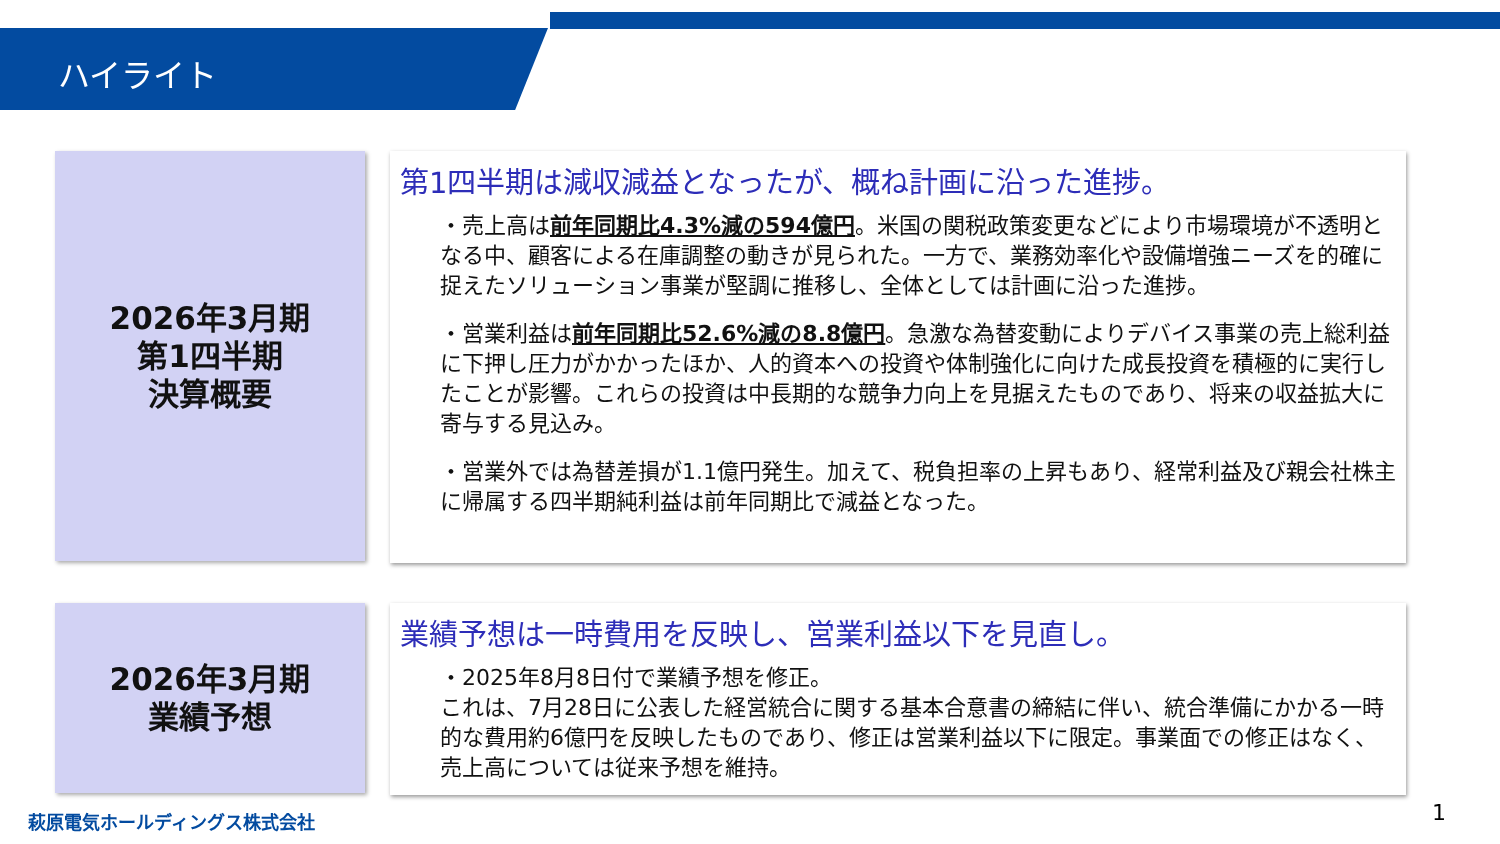ハイライト
2026年3月期
第1四半期
決算概要
第1四半期は減収減益となったが、概ね計画に沿った進捗。
・売上高は前年同期比4.3%減の594億円。米国の関税政策変更などにより市場環境が不透明となる中、顧客による在庫調整の動きが見られた。一方で、業務効率化や設備増強ニーズを的確に捉えたソリューション事業が堅調に推移し、全体としては計画に沿った進捗。
・営業利益は前年同期比52.6%減の8.8億円。急激な為替変動によりデバイス事業の売上総利益に下押し圧力がかかったほか、人的資本への投資や体制強化に向けた成長投資を積極的に実行したことが影響。これらの投資は中長期的な競争力向上を見据えたものであり、将来の収益拡大に寄与する見込み。
・営業外では為替差損が1.1億円発生。加えて、税負担率の上昇もあり、経常利益及び親会社株主に帰属する四半期純利益は前年同期比で減益となった。
2026年3月期
業績予想
業績予想は一時費用を反映し、営業利益以下を見直し。
・2025年8月8日付で業績予想を修正。
これは、7月28日に公表した経営統合に関する基本合意書の締結に伴い、統合準備にかかる一時的な費用約6億円を反映したものであり、修正は営業利益以下に限定。事業面での修正はなく、売上高については従来予想を維持。
萩原電気ホールディングス株式会社 1